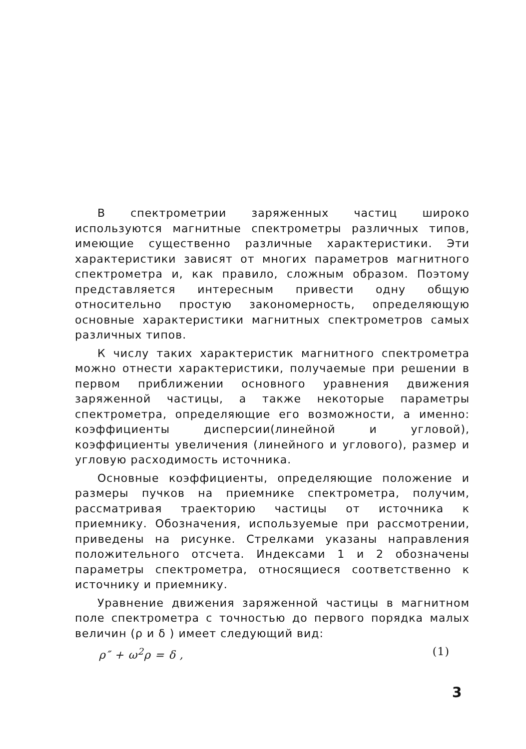В спектрометрии заряженных частиц широко используются магнитные спектрометры различных типов, имеющие существенно различные характеристики. Эти характеристики зависят от многих параметров магнитного спектрометра и, как правило, сложным образом. Поэтому представляется интересным привести одну общую относительно простую закономерность, определяющую основные характеристики магнитных спектрометров самых различных типов.
К числу таких характеристик магнитного спектрометра можно отнести характеристики, получаемые при решении в первом приближении основного уравнения движения заряженной частицы, а также некоторые параметры спектрометра, определяющие его возможности, а именно: коэффициенты дисперсии(линейной и угловой), коэффициенты увеличения (линейного и углового), размер и угловую расходимость источника.
Основные коэффициенты, определяющие положение и размеры пучков на приемнике спектрометра, получим, рассматривая траекторию частицы от источника к приемнику. Обозначения, используемые при рассмотрении, приведены на рисунке. Стрелками указаны направления положительного отсчета. Индексами 1 и 2 обозначены параметры спектрометра, относящиеся соответственно к источнику и приемнику.
Уравнение движения заряженной частицы в магнитном поле спектрометра с точностью до первого порядка малых величин (ρ и δ ) имеет следующий вид:
ρ″ + ω<sup>2</sup>ρ = δ , (1)
3